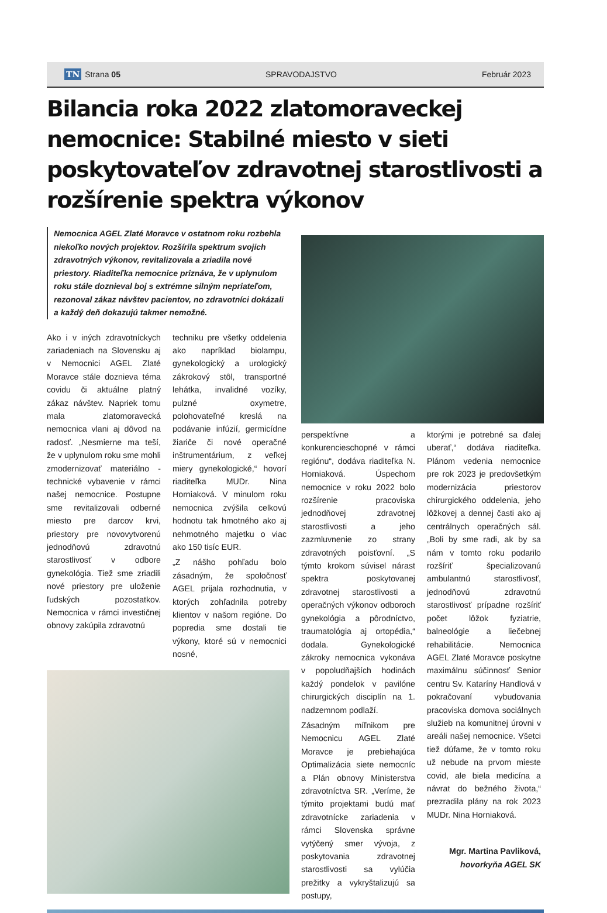TN Strana 05 SPRAVODAJSTVO Február 2023
Bilancia roka 2022 zlatomoraveckej nemocnice: Stabilné miesto v sieti poskytovateľov zdravotnej starostlivosti a rozšírenie spektra výkonov
Nemocnica AGEL Zlaté Moravce v ostatnom roku rozbehla niekoľko nových projektov. Rozšírila spektrum svojich zdravotných výkonov, revitalizovala a zriadila nové priestory. Riaditeľka nemocnice priznáva, že v uplynulom roku stále doznieval boj s extrémne silným nepriateľom, rezonoval zákaz návštev pacientov, no zdravotníci dokázali a každý deň dokazujú takmer nemožné.
Ako i v iných zdravotníckych zariadeniach na Slovensku aj v Nemocnici AGEL Zlaté Moravce stále doznieva téma covidu či aktuálne platný zákaz návštev. Napriek tomu mala zlatomoravecká nemocnica vlani aj dôvod na radosť. „Nesmierne ma teší, že v uplynulom roku sme mohli zmodernizovať materiálno - technické vybavenie v rámci našej nemocnice. Postupne sme revitalizovali odberné miesto pre darcov krvi, priestory pre novovytvorenú jednodňovú zdravotnú starostlivosť v odbore gynekológia. Tiež sme zriadili nové priestory pre uloženie ľudských pozostatkov. Nemocnica v rámci investičnej obnovy zakúpila zdravotnú
techniku pre všetky oddelenia ako napríklad biolampu, gynekologický a urologický zákrokový stôl, transportné lehátka, invalidné vozíky, pulzné oxymetre, polohovateľné kreslá na podávanie infúzií, germicídne žiariče či nové operačné inštrumentárium, z veľkej miery gynekologické,“ hovorí riaditeľka MUDr. Nina Horniaková. V minulom roku nemocnica zvýšila celkovú hodnotu tak hmotného ako aj nehmotného majetku o viac ako 150 tisíc EUR.
„Z nášho pohľadu bolo zásadným, že spoločnosť AGEL prijala rozhodnutia, v ktorých zohľadnila potreby klientov v našom regióne. Do popredia sme dostali tie výkony, ktoré sú v nemocnici nosné,
perspektívne a konkurencieschopné v rámci regiónu“, dodáva riaditeľka N. Horniaková. Úspechom nemocnice v roku 2022 bolo rozšírenie pracoviska jednodňovej zdravotnej starostlivosti a jeho zazmluvnenie zo strany zdravotných poisťovní. „S týmto krokom súvisel nárast spektra poskytovanej zdravotnej starostlivosti a operačných výkonov odboroch gynekológia a pôrodníctvo, traumatológia aj ortopédia,“ dodala. Gynekologické zákroky nemocnica vykonáva v popoludňajších hodinách každý pondelok v pavilóne chirurgických disciplín na 1. nadzemnom podlaží.
Zásadným míľnikom pre Nemocnicu AGEL Zlaté Moravce je prebiehajúca Optimalizácia siete nemocníc a Plán obnovy Ministerstva zdravotníctva SR. „Veríme, že týmito projektami budú mať zdravotnícke zariadenia v rámci Slovenska správne vytýčený smer vývoja, z poskytovania zdravotnej starostlivosti sa vylúčia prežitky a vykryštalizujú sa postupy,
ktorými je potrebné sa ďalej uberať,“ dodáva riaditeľka. Plánom vedenia nemocnice pre rok 2023 je predovšetkým modernizácia priestorov chirurgického oddelenia, jeho lôžkovej a dennej časti ako aj centrálnych operačných sál. „Boli by sme radi, ak by sa nám v tomto roku podarilo rozšíriť špecializovanú ambulantnú starostlivosť, jednodňovú zdravotnú starostlivosť prípadne rozšíriť počet lôžok fyziatrie, balneológie a liečebnej rehabilitácie. Nemocnica AGEL Zlaté Moravce poskytne maximálnu súčinnosť Senior centru Sv. Kataríny Handlová v pokračovaní vybudovania pracoviska domova sociálnych služieb na komunitnej úrovni v areáli našej nemocnice. Všetci tiež dúfame, že v tomto roku už nebude na prvom mieste covid, ale biela medicína a návrat do bežného života,“ prezradila plány na rok 2023 MUDr. Nina Horniaková.
Mgr. Martina Pavliková,
hovorkyňa AGEL SK